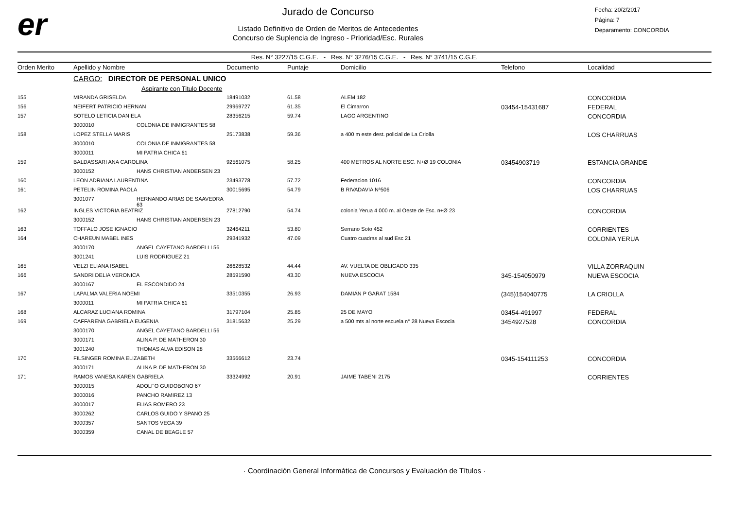er
Jurado de Concurso
Listado Definitivo de Orden de Meritos de Antecedentes
Concurso de Suplencia de Ingreso - Prioridad/Esc. Rurales
Fecha: 20/2/2017
Página: 7
Deparamento: CONCORDIA
Res. N° 3227/15 C.G.E. - Res. N° 3276/15 C.G.E. - Res. N° 3741/15 C.G.E.
| Orden Merito | Apellido y Nombre | | Documento | Puntaje | Domicilio | Telefono | Localidad |
| --- | --- | --- | --- | --- | --- | --- | --- |
| | CARGO: DIRECTOR DE PERSONAL UNICO | | | | | | |
| | | Aspirante con Titulo Docente | | | | | |
| 155 | MIRANDA GRISELDA | | 18491032 | 61.58 | ALEM 182 | | CONCORDIA |
| 156 | NEIFERT PATRICIO HERNAN | | 29969727 | 61.35 | El Cimarron | 03454-15431687 | FEDERAL |
| 157 | SOTELO LETICIA DANIELA | | 28356215 | 59.74 | LAGO ARGENTINO | | CONCORDIA |
| | 3000010 | COLONIA DE INMIGRANTES 58 | | | | | |
| 158 | LOPEZ STELLA MARIS | | 25173838 | 59.36 | a 400 m este dest. policial de La Criolla | | LOS CHARRUAS |
| | 3000010 | COLONIA DE INMIGRANTES 58 | | | | | |
| | 3000011 | MI PATRIA CHICA 61 | | | | | |
| 159 | BALDASSARI ANA CAROLINA | | 92561075 | 58.25 | 400 METROS AL NORTE ESC. N+Ø 19 COLONIA | 03454903719 | ESTANCIA GRANDE |
| | 3000152 | HANS CHRISTIAN ANDERSEN 23 | | | | | |
| 160 | LEON ADRIANA LAURENTINA | | 23493778 | 57.72 | Federacion 1016 | | CONCORDIA |
| 161 | PETELIN ROMINA PAOLA | | 30015695 | 54.79 | B RIVADAVIA Nª506 | | LOS CHARRUAS |
| | 3001077 | HERNANDO ARIAS DE SAAVEDRA 63 | | | | | |
| 162 | INGLES VICTORIA BEATRIZ | | 27812790 | 54.74 | colonia Yerua 4 000 m. al Oeste de Esc. n+Ø 23 | | CONCORDIA |
| | 3000152 | HANS CHRISTIAN ANDERSEN 23 | | | | | |
| 163 | TOFFALO JOSE IGNACIO | | 32464211 | 53.80 | Serrano Soto 452 | | CORRIENTES |
| 164 | CHAREUN MABEL INES | | 29341932 | 47.09 | Cuatro cuadras al sud Esc 21 | | COLONIA YERUA |
| | 3000170 | ANGEL CAYETANO BARDELLI 56 | | | | | |
| | 3001241 | LUIS RODRIGUEZ 21 | | | | | |
| 165 | VELZI ELIANA ISABEL | | 26628532 | 44.44 | AV. VUELTA DE OBLIGADO 335 | | VILLA ZORRAQUIN |
| 166 | SANDRI DELIA VERONICA | | 28591590 | 43.30 | NUEVA ESCOCIA | 345-154050979 | NUEVA ESCOCIA |
| | 3000167 | EL ESCONDIDO 24 | | | | | |
| 167 | LAPALMA VALERIA NOEMI | | 33510355 | 26.93 | DAMIÁN P GARAT 1584 | (345)154040775 | LA CRIOLLA |
| | 3000011 | MI PATRIA CHICA 61 | | | | | |
| 168 | ALCARAZ LUCIANA ROMINA | | 31797104 | 25.85 | 25 DE MAYO | 03454-491997 | FEDERAL |
| 169 | CAFFARENA GABRIELA EUGENIA | | 31815632 | 25.29 | a 500 mts al norte escuela n° 28 Nueva Escocia | 3454927528 | CONCORDIA |
| | 3000170 | ANGEL CAYETANO BARDELLI 56 | | | | | |
| | 3000171 | ALINA P. DE MATHERON 30 | | | | | |
| | 3001240 | THOMAS ALVA EDISON 28 | | | | | |
| 170 | FILSINGER ROMINA ELIZABETH | | 33566612 | 23.74 | | 0345-154111253 | CONCORDIA |
| | 3000171 | ALINA P. DE MATHERON 30 | | | | | |
| 171 | RAMOS VANESA KAREN GABRIELA | | 33324992 | 20.91 | JAIME TABENI 2175 | | CORRIENTES |
| | 3000015 | ADOLFO GUIDOBONO 67 | | | | | |
| | 3000016 | PANCHO RAMIREZ 13 | | | | | |
| | 3000017 | ELIAS ROMERO 23 | | | | | |
| | 3000262 | CARLOS GUIDO Y SPANO 25 | | | | | |
| | 3000357 | SANTOS VEGA 39 | | | | | |
| | 3000359 | CANAL DE BEAGLE 57 | | | | | |
· Coordinación General Informática de Concursos y Evaluación de Títulos ·